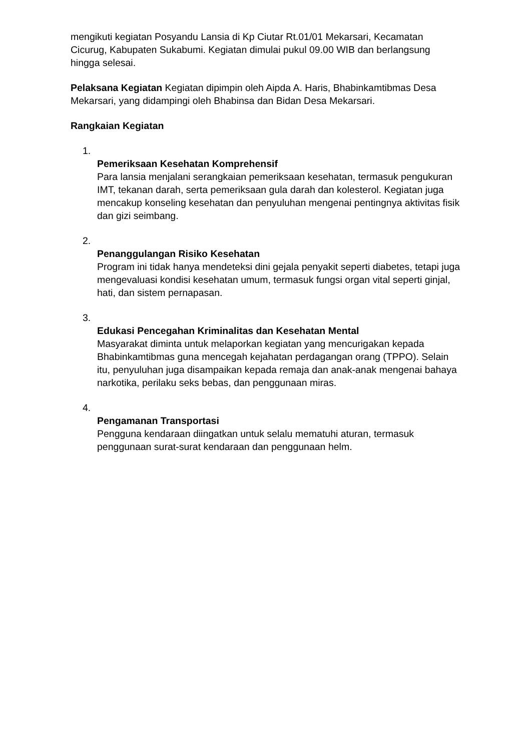mengikuti kegiatan Posyandu Lansia di Kp Ciutar Rt.01/01 Mekarsari, Kecamatan Cicurug, Kabupaten Sukabumi. Kegiatan dimulai pukul 09.00 WIB dan berlangsung hingga selesai.
Pelaksana Kegiatan Kegiatan dipimpin oleh Aipda A. Haris, Bhabinkamtibmas Desa Mekarsari, yang didampingi oleh Bhabinsa dan Bidan Desa Mekarsari.
Rangkaian Kegiatan
1.
Pemeriksaan Kesehatan Komprehensif
Para lansia menjalani serangkaian pemeriksaan kesehatan, termasuk pengukuran IMT, tekanan darah, serta pemeriksaan gula darah dan kolesterol. Kegiatan juga mencakup konseling kesehatan dan penyuluhan mengenai pentingnya aktivitas fisik dan gizi seimbang.
2.
Penanggulangan Risiko Kesehatan
Program ini tidak hanya mendeteksi dini gejala penyakit seperti diabetes, tetapi juga mengevaluasi kondisi kesehatan umum, termasuk fungsi organ vital seperti ginjal, hati, dan sistem pernapasan.
3.
Edukasi Pencegahan Kriminalitas dan Kesehatan Mental
Masyarakat diminta untuk melaporkan kegiatan yang mencurigakan kepada Bhabinkamtibmas guna mencegah kejahatan perdagangan orang (TPPO). Selain itu, penyuluhan juga disampaikan kepada remaja dan anak-anak mengenai bahaya narkotika, perilaku seks bebas, dan penggunaan miras.
4.
Pengamanan Transportasi
Pengguna kendaraan diingatkan untuk selalu mematuhi aturan, termasuk penggunaan surat-surat kendaraan dan penggunaan helm.